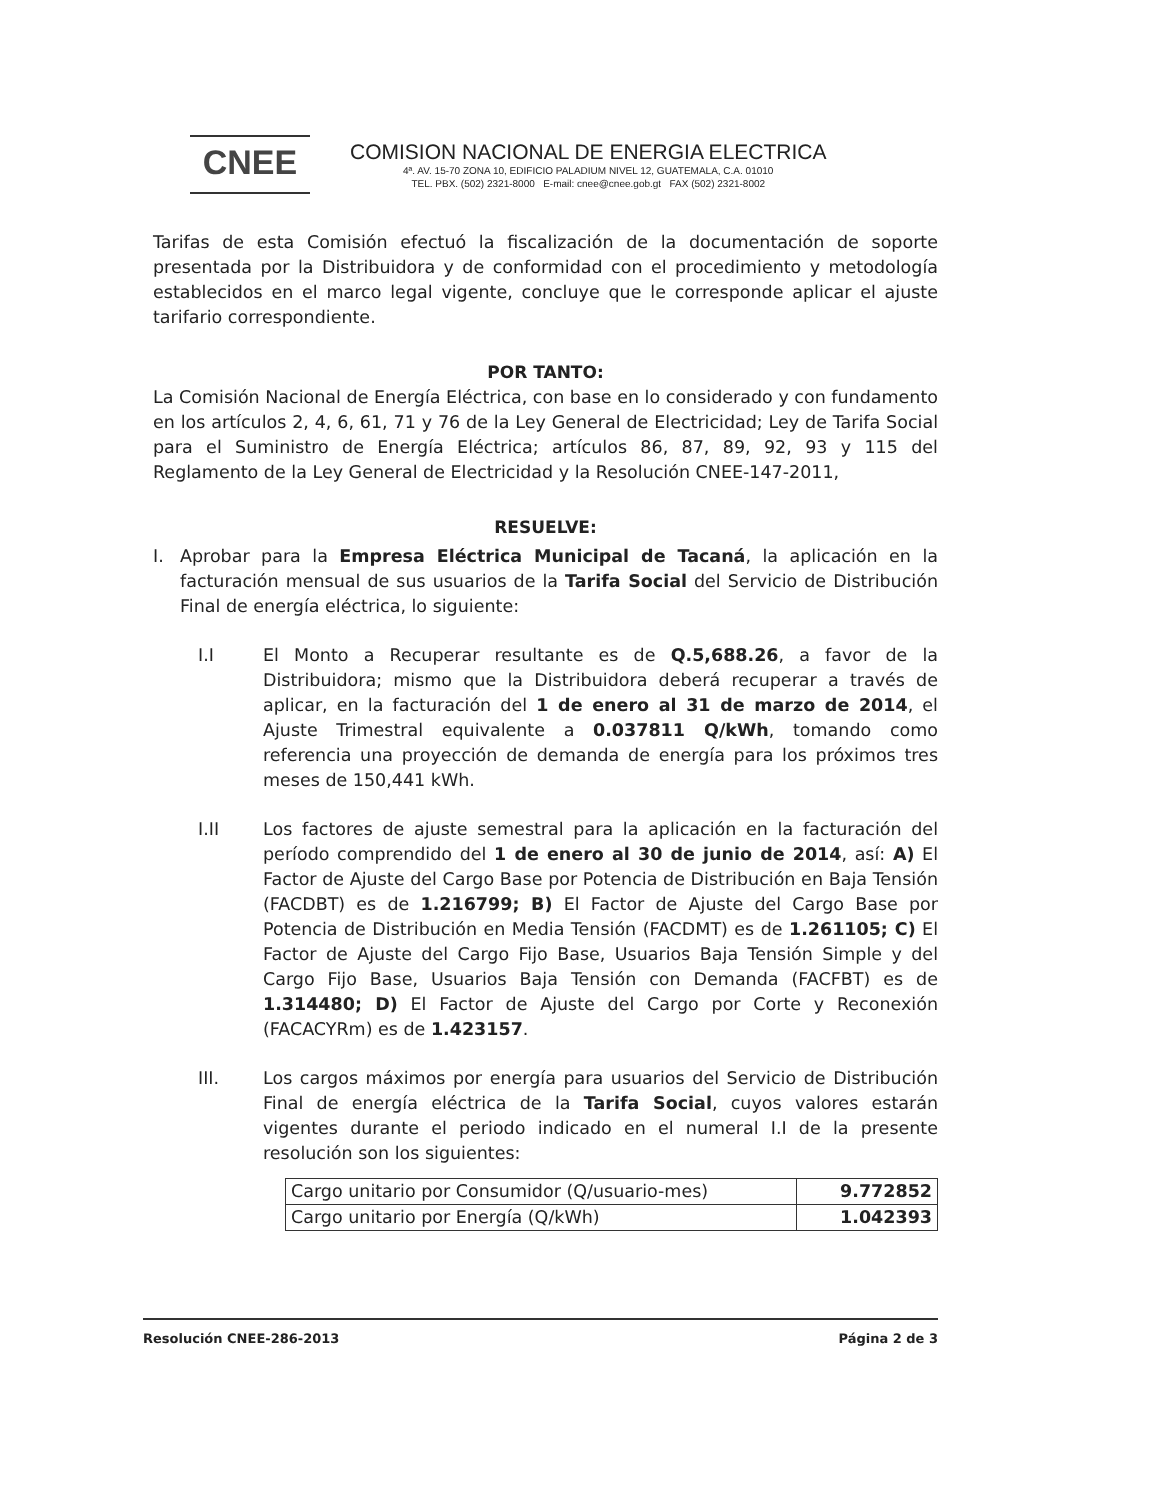CNEE
COMISION NACIONAL DE ENERGIA ELECTRICA
4ª. AV. 15-70 ZONA 10, EDIFICIO PALADIUM NIVEL 12, GUATEMALA, C.A. 01010
TEL. PBX. (502) 2321-8000 E-mail: cnee@cnee.gob.gt FAX (502) 2321-8002
Tarifas de esta Comisión efectuó la fiscalización de la documentación de soporte presentada por la Distribuidora y de conformidad con el procedimiento y metodología establecidos en el marco legal vigente, concluye que le corresponde aplicar el ajuste tarifario correspondiente.
POR TANTO:
La Comisión Nacional de Energía Eléctrica, con base en lo considerado y con fundamento en los artículos 2, 4, 6, 61, 71 y 76 de la Ley General de Electricidad; Ley de Tarifa Social para el Suministro de Energía Eléctrica; artículos 86, 87, 89, 92, 93 y 115 del Reglamento de la Ley General de Electricidad y la Resolución CNEE-147-2011,
RESUELVE:
I. Aprobar para la Empresa Eléctrica Municipal de Tacaná, la aplicación en la facturación mensual de sus usuarios de la Tarifa Social del Servicio de Distribución Final de energía eléctrica, lo siguiente:
I.I El Monto a Recuperar resultante es de Q.5,688.26, a favor de la Distribuidora; mismo que la Distribuidora deberá recuperar a través de aplicar, en la facturación del 1 de enero al 31 de marzo de 2014, el Ajuste Trimestral equivalente a 0.037811 Q/kWh, tomando como referencia una proyección de demanda de energía para los próximos tres meses de 150,441 kWh.
I.II Los factores de ajuste semestral para la aplicación en la facturación del período comprendido del 1 de enero al 30 de junio de 2014, así: A) El Factor de Ajuste del Cargo Base por Potencia de Distribución en Baja Tensión (FACDBT) es de 1.216799; B) El Factor de Ajuste del Cargo Base por Potencia de Distribución en Media Tensión (FACDMT) es de 1.261105; C) El Factor de Ajuste del Cargo Fijo Base, Usuarios Baja Tensión Simple y del Cargo Fijo Base, Usuarios Baja Tensión con Demanda (FACFBT) es de 1.314480; D) El Factor de Ajuste del Cargo por Corte y Reconexión (FACACYRm) es de 1.423157.
III. Los cargos máximos por energía para usuarios del Servicio de Distribución Final de energía eléctrica de la Tarifa Social, cuyos valores estarán vigentes durante el periodo indicado en el numeral I.I de la presente resolución son los siguientes:
| Cargo unitario por Consumidor (Q/usuario-mes) | 9.772852 |
| Cargo unitario por Energía (Q/kWh) | 1.042393 |
Resolución CNEE-286-2013 Página 2 de 3